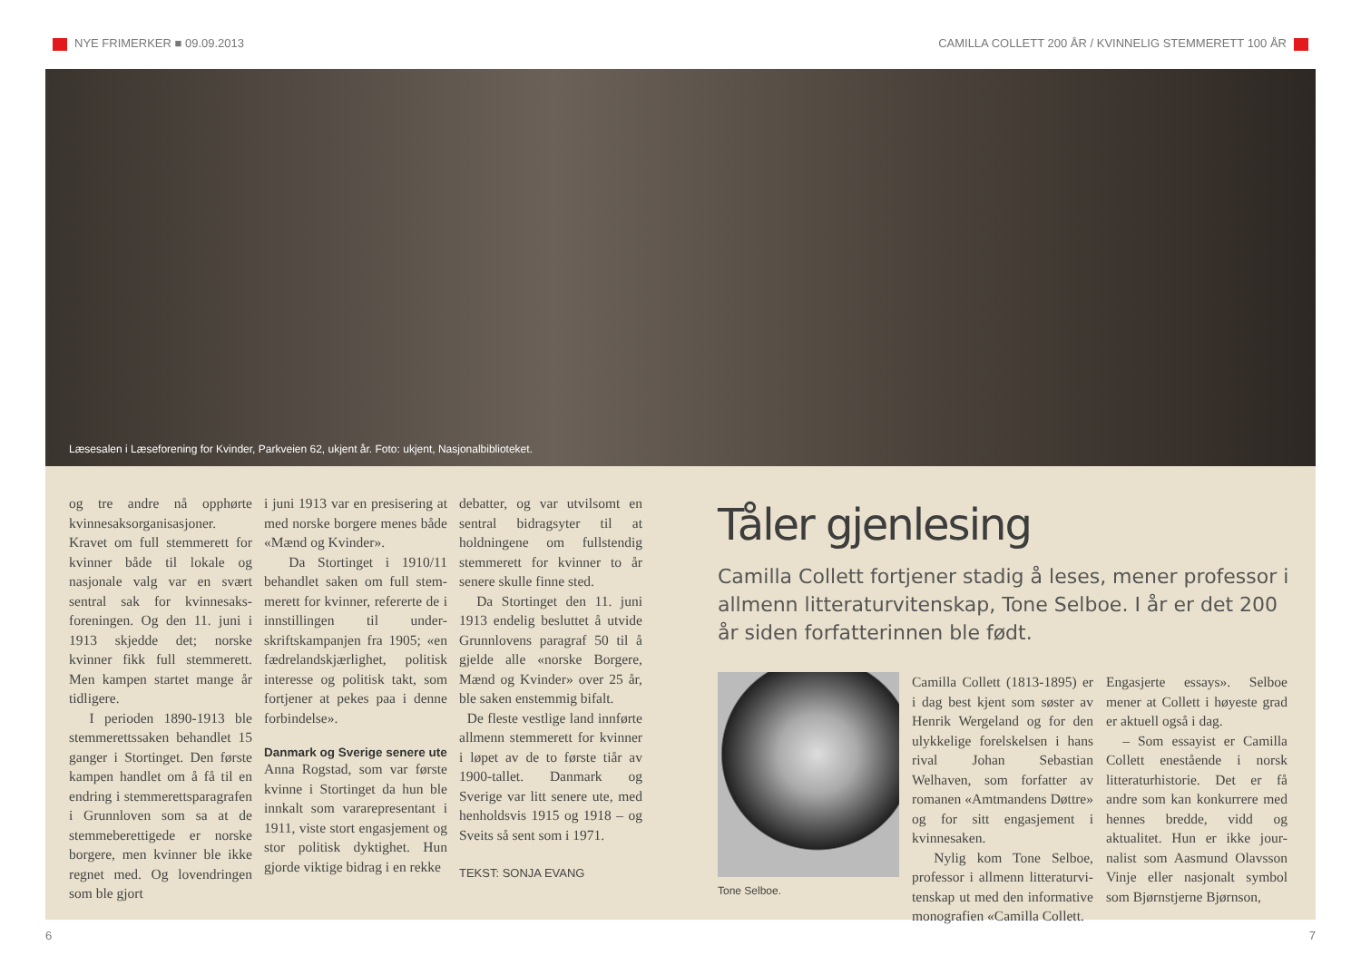NYE FRIMERKER ■ 09.09.2013 CAMILLA COLLETT 200 ÅR / KVINNELIG STEMMERETT 100 ÅR
Læsesalen i Læseforening for Kvinder, Parkveien 62, ukjent år. Foto: ukjent, Nasjonalbiblioteket.
og tre andre nå opphørte kvinnesaksorganisasjoner. Kravet om full stemmerett for kvinner både til lokale og nasjonale valg var en svært sentral sak for kvinnesaks­foreningen. Og den 11. juni i 1913 skjedde det; norske kvinner fikk full stemmerett. Men kampen startet mange år tidligere.
I perioden 1890-1913 ble stemmerettssaken behandlet 15 ganger i Stortinget. Den første kampen handlet om å få til en endring i stemme­rettsparagrafen i Grunnloven som sa at de stemmeberetti­gede er norske borgere, men kvinner ble ikke regnet med. Og lovendringen som ble gjort
i juni 1913 var en presisering at med norske borgere menes både «Mænd og Kvinder».
Da Stortinget i 1910/11 behandlet saken om full stem­merett for kvinner, refererte de i innstillingen til under­skriftskampanjen fra 1905; «en fædrelandskjærlighet, politisk interesse og politisk takt, som fortjener at pekes paa i denne forbindelse».
Danmark og Sverige senere ute
Anna Rogstad, som var første kvinne i Stortinget da hun ble innkalt som varare­presentant i 1911, viste stort engasjement og stor poli­tisk dyktighet. Hun gjorde viktige bidrag i en rekke
debatter, og var utvilsomt en sentral bidragsyter til at holdningene om fullstendig stemmerett for kvinner to år senere skulle finne sted.
Da Stortinget den 11. juni 1913 endelig besluttet å utvide Grunnlovens paragraf 50 til å gjelde alle «norske Borgere, Mænd og Kvinder» over 25 år, ble saken enstemmig bifalt.
De fleste vestlige land innførte allmenn stemme­rett for kvinner i løpet av de to første tiår av 1900-tallet. Danmark og Sverige var litt senere ute, med henholdsvis 1915 og 1918 – og Sveits så sent som i 1971.
TEKST: SONJA EVANG
Tåler gjenlesing
Camilla Collett fortjener stadig å leses, mener professor i allmenn litteraturvitenskap, Tone Selboe. I år er det 200 år siden forfatterinnen ble født.
Tone Selboe.
Camilla Collett (1813-1895) er i dag best kjent som søster av Henrik Wergeland og for den ulykkelige forelskelsen i hans rival Johan Sebastian Welhaven, som forfatter av romanen «Amtmandens Døttre» og for sitt engasjement i kvinnesaken.
Nylig kom Tone Selboe, professor i allmenn litteraturvi­tenskap ut med den informative monografien «Camilla Collett.
Engasjerte essays». Selboe mener at Collett i høyeste grad er aktuell også i dag.
– Som essayist er Camilla Collett enestående i norsk litteraturhistorie. Det er få andre som kan konkurrere med hennes bredde, vidd og aktualitet. Hun er ikke jour­nalist som Aasmund Olavsson Vinje eller nasjonalt symbol som Bjørnstjerne Bjørnson,
6 7